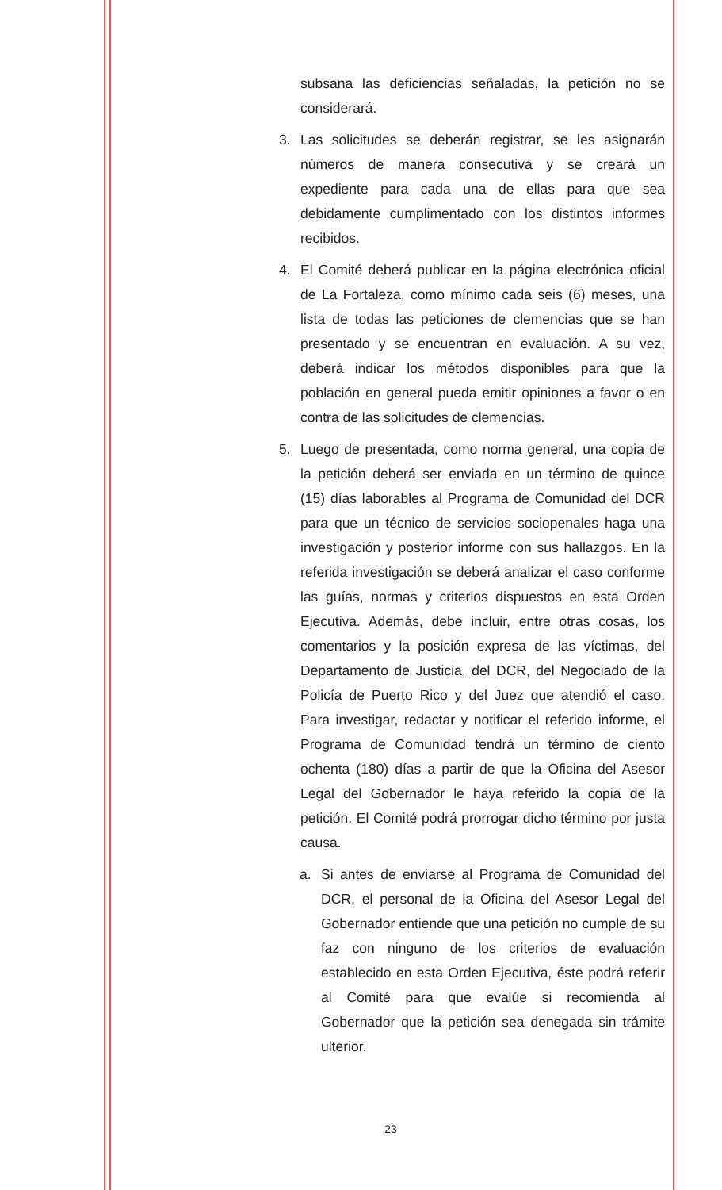subsana las deficiencias señaladas, la petición no se considerará.
3. Las solicitudes se deberán registrar, se les asignarán números de manera consecutiva y se creará un expediente para cada una de ellas para que sea debidamente cumplimentado con los distintos informes recibidos.
4. El Comité deberá publicar en la página electrónica oficial de La Fortaleza, como mínimo cada seis (6) meses, una lista de todas las peticiones de clemencias que se han presentado y se encuentran en evaluación. A su vez, deberá indicar los métodos disponibles para que la población en general pueda emitir opiniones a favor o en contra de las solicitudes de clemencias.
5. Luego de presentada, como norma general, una copia de la petición deberá ser enviada en un término de quince (15) días laborables al Programa de Comunidad del DCR para que un técnico de servicios sociopenales haga una investigación y posterior informe con sus hallazgos. En la referida investigación se deberá analizar el caso conforme las guías, normas y criterios dispuestos en esta Orden Ejecutiva. Además, debe incluir, entre otras cosas, los comentarios y la posición expresa de las víctimas, del Departamento de Justicia, del DCR, del Negociado de la Policía de Puerto Rico y del Juez que atendió el caso. Para investigar, redactar y notificar el referido informe, el Programa de Comunidad tendrá un término de ciento ochenta (180) días a partir de que la Oficina del Asesor Legal del Gobernador le haya referido la copia de la petición. El Comité podrá prorrogar dicho término por justa causa.
a. Si antes de enviarse al Programa de Comunidad del DCR, el personal de la Oficina del Asesor Legal del Gobernador entiende que una petición no cumple de su faz con ninguno de los criterios de evaluación establecido en esta Orden Ejecutiva, éste podrá referir al Comité para que evalúe si recomienda al Gobernador que la petición sea denegada sin trámite ulterior.
23